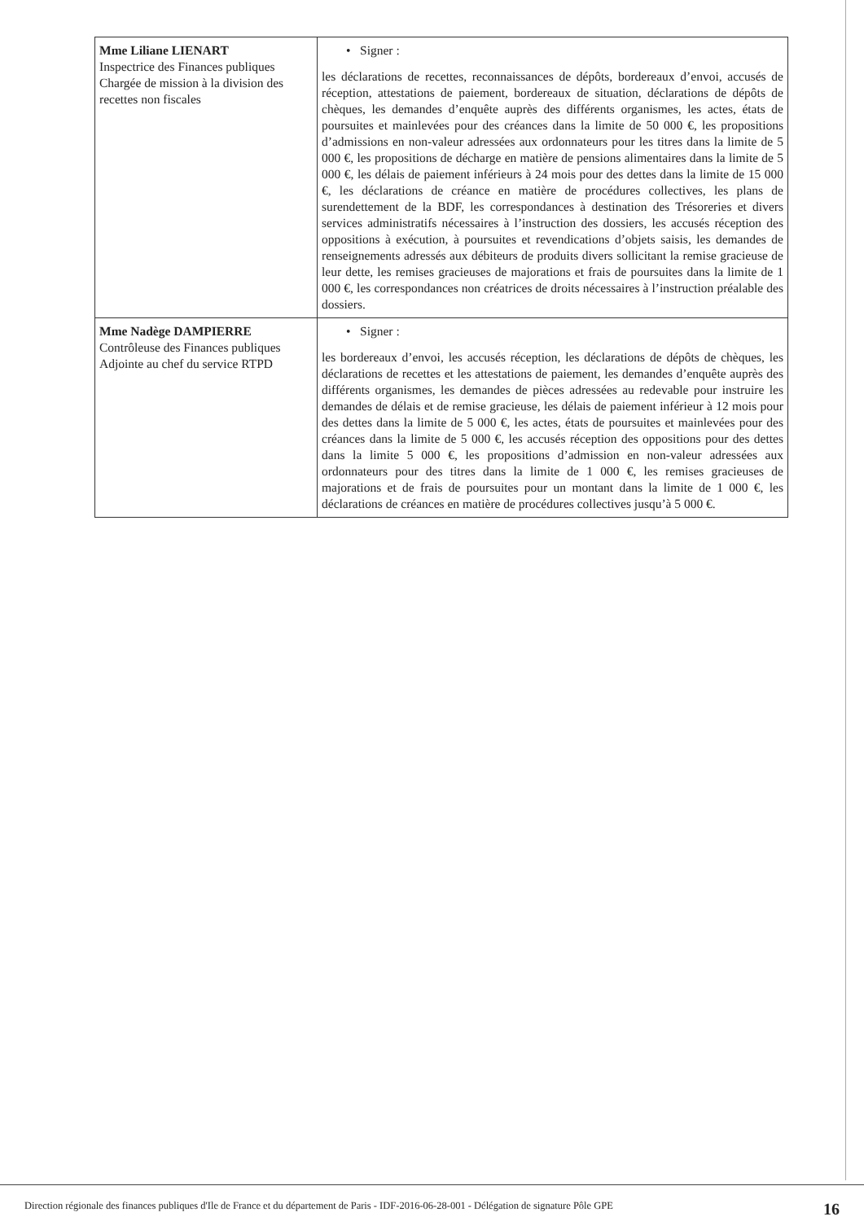| Mme Liliane LIENART Inspectrice des Finances publiques Chargée de mission à la division des recettes non fiscales | • Signer : les déclarations de recettes, reconnaissances de dépôts, bordereaux d’envoi, accusés de réception, attestations de paiement, bordereaux de situation, déclarations de dépôts de chèques, les demandes d’enquête auprès des différents organismes, les actes, états de poursuites et mainlevées pour des créances dans la limite de 50 000 €, les propositions d’admissions en non-valeur adressées aux ordonnateurs pour les titres dans la limite de 5 000 €, les propositions de décharge en matière de pensions alimentaires dans la limite de 5 000 €, les délais de paiement inférieurs à 24 mois pour des dettes dans la limite de 15 000 €, les déclarations de créance en matière de procédures collectives, les plans de surendettement de la BDF, les correspondances à destination des Trésoreries et divers services administratifs nécessaires à l’instruction des dossiers, les accusés réception des oppositions à exécution, à poursuites et revendications d’objets saisis, les demandes de renseignements adressés aux débiteurs de produits divers sollicitant la remise gracieuse de leur dette, les remises gracieuses de majorations et frais de poursuites dans la limite de 1 000 €, les correspondances non créatrices de droits nécessaires à l’instruction préalable des dossiers. |
| Mme Nadège DAMPIERRE Contrôleuse des Finances publiques Adjointe au chef du service RTPD | • Signer : les bordereaux d’envoi, les accusés réception, les déclarations de dépôts de chèques, les déclarations de recettes et les attestations de paiement, les demandes d’enquête auprès des différents organismes, les demandes de pièces adressées au redevable pour instruire les demandes de délais et de remise gracieuse, les délais de paiement inférieur à 12 mois pour des dettes dans la limite de 5 000 €, les actes, états de poursuites et mainlevées pour des créances dans la limite de 5 000 €, les accusés réception des oppositions pour des dettes dans la limite 5 000 €, les propositions d’admission en non-valeur adressées aux ordonnateurs pour des titres dans la limite de 1 000 €, les remises gracieuses de majorations et de frais de poursuites pour un montant dans la limite de 1 000 €, les déclarations de créances en matière de procédures collectives jusqu’à 5 000 €. |
Direction régionale des finances publiques d'Ile de France et du département de Paris - IDF-2016-06-28-001 - Délégation de signature Pôle GPE 16